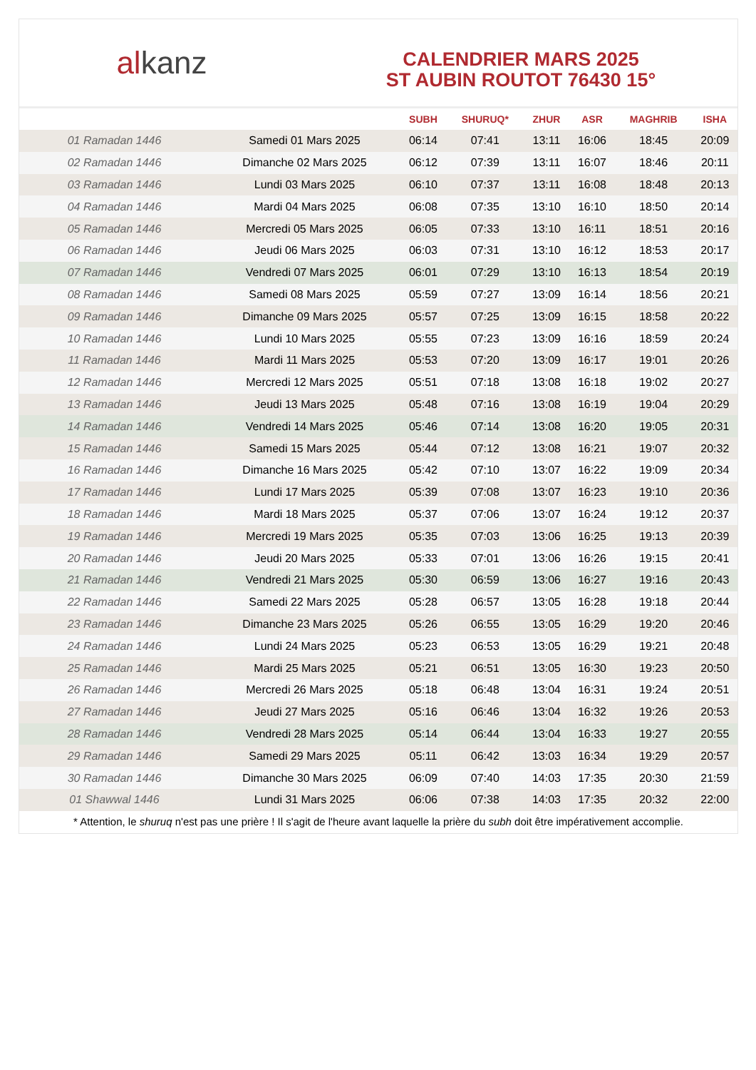al kanz
CALENDRIER MARS 2025
ST AUBIN ROUTOT 76430 15°
| | | SUBH | SHURUQ* | ZHUR | ASR | MAGHRIB | ISHA |
| --- | --- | --- | --- | --- | --- | --- | --- |
| 01 Ramadan 1446 | Samedi 01 Mars 2025 | 06:14 | 07:41 | 13:11 | 16:06 | 18:45 | 20:09 |
| 02 Ramadan 1446 | Dimanche 02 Mars 2025 | 06:12 | 07:39 | 13:11 | 16:07 | 18:46 | 20:11 |
| 03 Ramadan 1446 | Lundi 03 Mars 2025 | 06:10 | 07:37 | 13:11 | 16:08 | 18:48 | 20:13 |
| 04 Ramadan 1446 | Mardi 04 Mars 2025 | 06:08 | 07:35 | 13:10 | 16:10 | 18:50 | 20:14 |
| 05 Ramadan 1446 | Mercredi 05 Mars 2025 | 06:05 | 07:33 | 13:10 | 16:11 | 18:51 | 20:16 |
| 06 Ramadan 1446 | Jeudi 06 Mars 2025 | 06:03 | 07:31 | 13:10 | 16:12 | 18:53 | 20:17 |
| 07 Ramadan 1446 | Vendredi 07 Mars 2025 | 06:01 | 07:29 | 13:10 | 16:13 | 18:54 | 20:19 |
| 08 Ramadan 1446 | Samedi 08 Mars 2025 | 05:59 | 07:27 | 13:09 | 16:14 | 18:56 | 20:21 |
| 09 Ramadan 1446 | Dimanche 09 Mars 2025 | 05:57 | 07:25 | 13:09 | 16:15 | 18:58 | 20:22 |
| 10 Ramadan 1446 | Lundi 10 Mars 2025 | 05:55 | 07:23 | 13:09 | 16:16 | 18:59 | 20:24 |
| 11 Ramadan 1446 | Mardi 11 Mars 2025 | 05:53 | 07:20 | 13:09 | 16:17 | 19:01 | 20:26 |
| 12 Ramadan 1446 | Mercredi 12 Mars 2025 | 05:51 | 07:18 | 13:08 | 16:18 | 19:02 | 20:27 |
| 13 Ramadan 1446 | Jeudi 13 Mars 2025 | 05:48 | 07:16 | 13:08 | 16:19 | 19:04 | 20:29 |
| 14 Ramadan 1446 | Vendredi 14 Mars 2025 | 05:46 | 07:14 | 13:08 | 16:20 | 19:05 | 20:31 |
| 15 Ramadan 1446 | Samedi 15 Mars 2025 | 05:44 | 07:12 | 13:08 | 16:21 | 19:07 | 20:32 |
| 16 Ramadan 1446 | Dimanche 16 Mars 2025 | 05:42 | 07:10 | 13:07 | 16:22 | 19:09 | 20:34 |
| 17 Ramadan 1446 | Lundi 17 Mars 2025 | 05:39 | 07:08 | 13:07 | 16:23 | 19:10 | 20:36 |
| 18 Ramadan 1446 | Mardi 18 Mars 2025 | 05:37 | 07:06 | 13:07 | 16:24 | 19:12 | 20:37 |
| 19 Ramadan 1446 | Mercredi 19 Mars 2025 | 05:35 | 07:03 | 13:06 | 16:25 | 19:13 | 20:39 |
| 20 Ramadan 1446 | Jeudi 20 Mars 2025 | 05:33 | 07:01 | 13:06 | 16:26 | 19:15 | 20:41 |
| 21 Ramadan 1446 | Vendredi 21 Mars 2025 | 05:30 | 06:59 | 13:06 | 16:27 | 19:16 | 20:43 |
| 22 Ramadan 1446 | Samedi 22 Mars 2025 | 05:28 | 06:57 | 13:05 | 16:28 | 19:18 | 20:44 |
| 23 Ramadan 1446 | Dimanche 23 Mars 2025 | 05:26 | 06:55 | 13:05 | 16:29 | 19:20 | 20:46 |
| 24 Ramadan 1446 | Lundi 24 Mars 2025 | 05:23 | 06:53 | 13:05 | 16:29 | 19:21 | 20:48 |
| 25 Ramadan 1446 | Mardi 25 Mars 2025 | 05:21 | 06:51 | 13:05 | 16:30 | 19:23 | 20:50 |
| 26 Ramadan 1446 | Mercredi 26 Mars 2025 | 05:18 | 06:48 | 13:04 | 16:31 | 19:24 | 20:51 |
| 27 Ramadan 1446 | Jeudi 27 Mars 2025 | 05:16 | 06:46 | 13:04 | 16:32 | 19:26 | 20:53 |
| 28 Ramadan 1446 | Vendredi 28 Mars 2025 | 05:14 | 06:44 | 13:04 | 16:33 | 19:27 | 20:55 |
| 29 Ramadan 1446 | Samedi 29 Mars 2025 | 05:11 | 06:42 | 13:03 | 16:34 | 19:29 | 20:57 |
| 30 Ramadan 1446 | Dimanche 30 Mars 2025 | 06:09 | 07:40 | 14:03 | 17:35 | 20:30 | 21:59 |
| 01 Shawwal 1446 | Lundi 31 Mars 2025 | 06:06 | 07:38 | 14:03 | 17:35 | 20:32 | 22:00 |
* Attention, le shuruq n'est pas une prière ! Il s'agit de l'heure avant laquelle la prière du subh doit être impérativement accomplie.